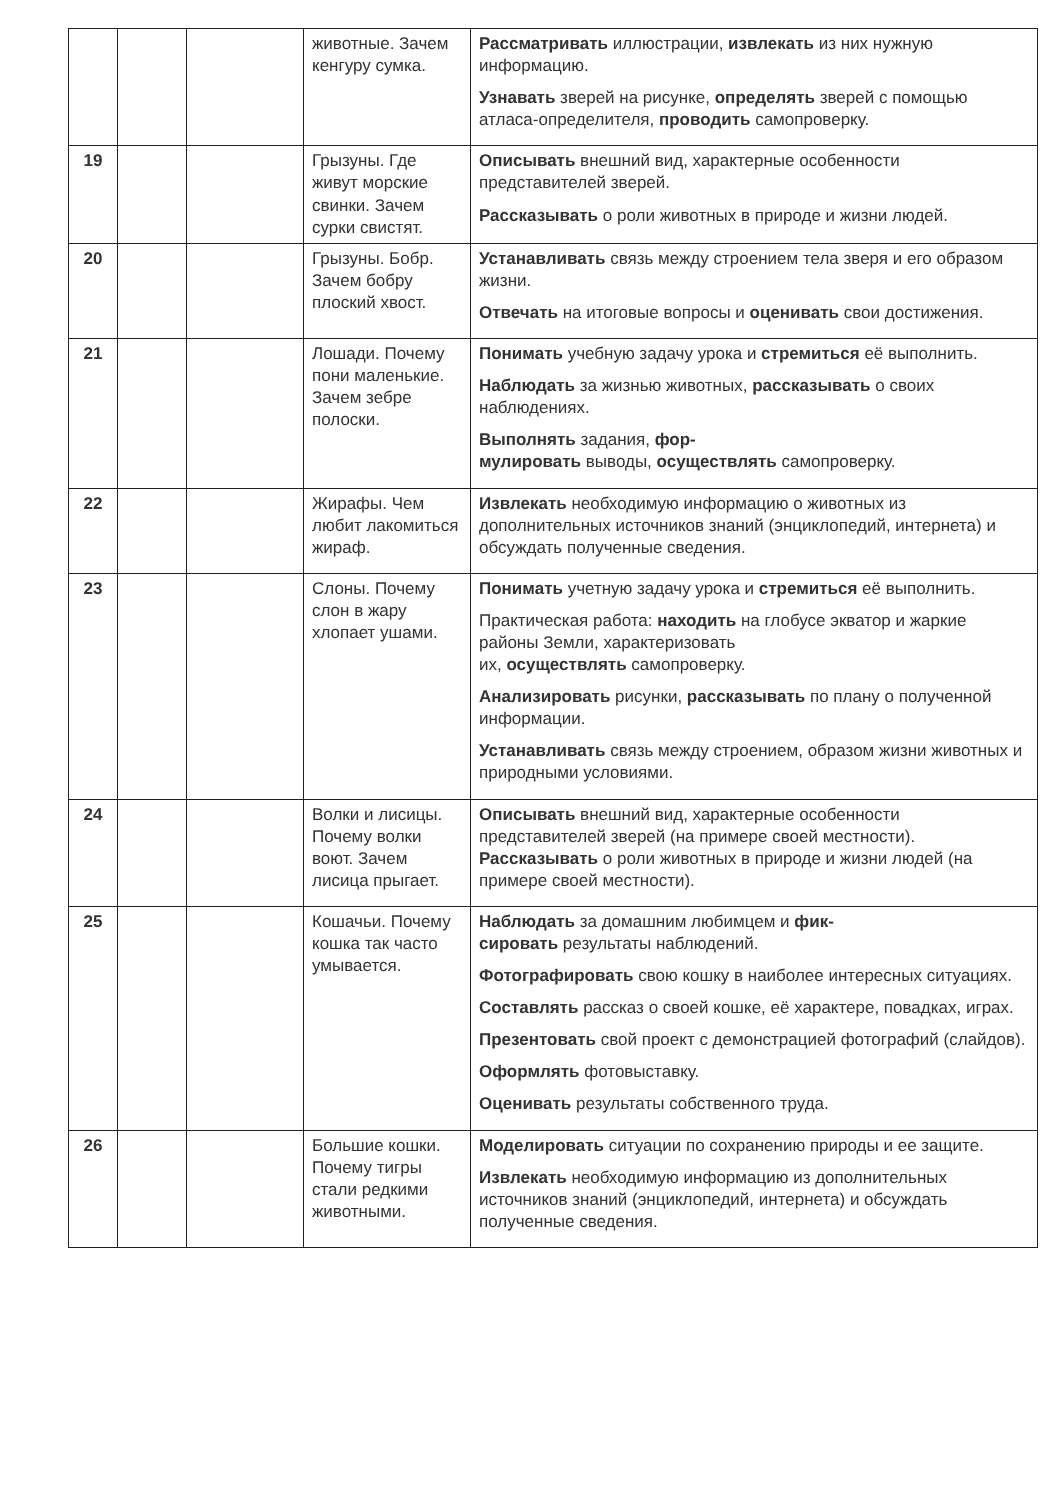| | | | животные. Зачем кенгуру сумка. | Рассматривать иллюстрации, извлекать из них нужную информацию. Узнавать зверей на рисунке, определять зверей с помощью атласа-определителя, проводить самопроверку. |
| 19 | | | Грызуны. Где живут морские свинки. Зачем сурки свистят. | Описывать внешний вид, характерные особенности представителей зверей. Рассказывать о роли животных в природе и жизни людей. |
| 20 | | | Грызуны. Бобр. Зачем бобру плоский хвост. | Устанавливать связь между строением тела зверя и его образом жизни. Отвечать на итоговые вопросы и оценивать свои достижения. |
| 21 | | | Лошади. Почему пони маленькие. Зачем зебре полоски. | Понимать учебную задачу урока и стремиться её выполнить. Наблюдать за жизнью животных, рассказывать о своих наблюдениях. Выполнять задания, фор- мулировать выводы, осуществлять самопроверку. |
| 22 | | | Жирафы. Чем любит лакомиться жираф. | Извлекать необходимую информацию о животных из дополнительных источников знаний (энциклопедий, интернета) и обсуждать полученные сведения. |
| 23 | | | Слоны. Почему слон в жару хлопает ушами. | Понимать учетную задачу урока и стремиться её выполнить. Практическая работа: находить на глобусе экватор и жаркие районы Земли, характеризовать их, осуществлять самопроверку. Анализировать рисунки, рассказывать по плану о полученной информации. Устанавливать связь между строением, образом жизни животных и природными условиями. |
| 24 | | | Волки и лисицы. Почему волки воют. Зачем лисица прыгает. | Описывать внешний вид, характерные особенности представителей зверей (на примере своей местности). Рассказывать о роли животных в природе и жизни людей (на примере своей местности). |
| 25 | | | Кошачьи. Почему кошка так часто умывается. | Наблюдать за домашним любимцем и фик- сировать результаты наблюдений. Фотографировать свою кошку в наиболее интересных ситуациях. Составлять рассказ о своей кошке, её характере, повадках, играх. Презентовать свой проект с демонстрацией фотографий (слайдов). Оформлять фотовыставку. Оценивать результаты собственного труда. |
| 26 | | | Большие кошки. Почему тигры стали редкими животными. | Моделировать ситуации по сохранению природы и ее защите. Извлекать необходимую информацию из дополнительных источников знаний (энциклопедий, интернета) и обсуждать полученные сведения. |